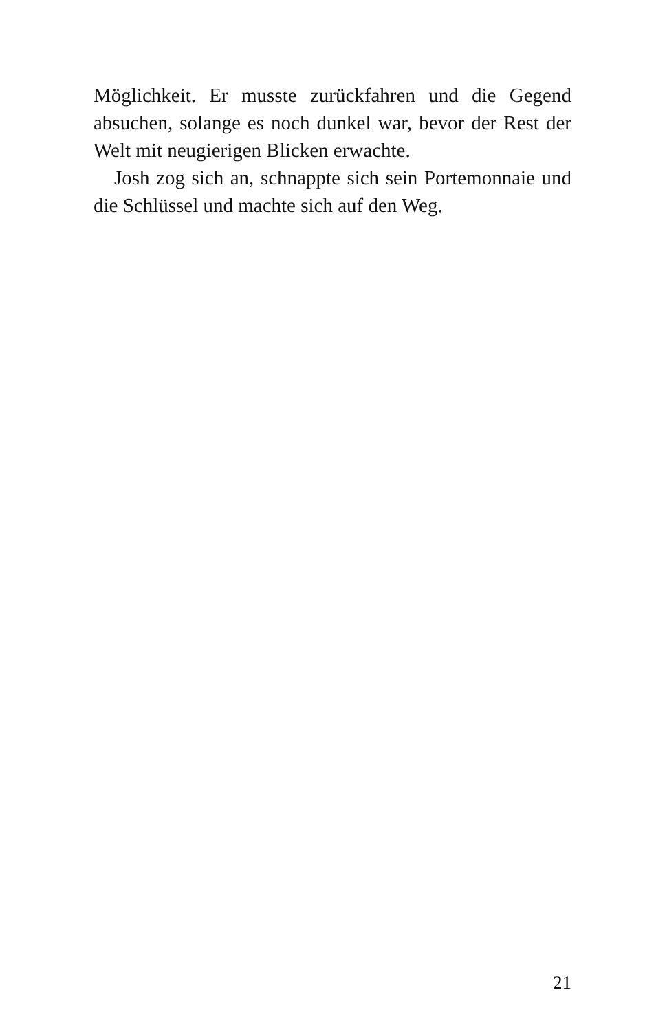Möglichkeit. Er musste zurückfahren und die Gegend absuchen, solange es noch dunkel war, bevor der Rest der Welt mit neugierigen Blicken erwachte.
Josh zog sich an, schnappte sich sein Portemonnaie und die Schlüssel und machte sich auf den Weg.
21